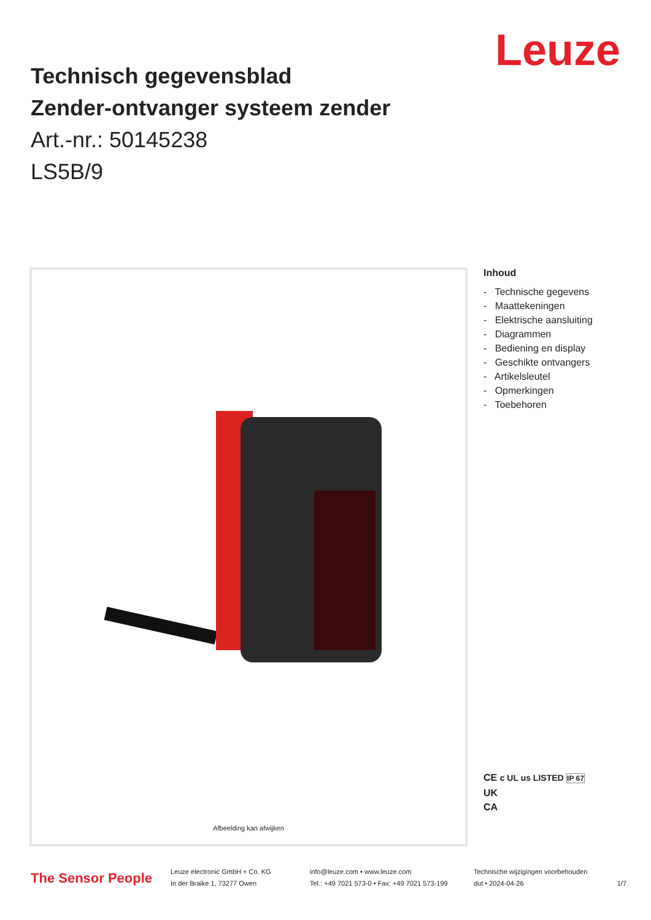Leuze
Technisch gegevensblad
Zender-ontvanger systeem zender
Art.-nr.: 50145238
LS5B/9
Afbeelding kan afwijken
Inhoud
- Technische gegevens
- Maattekeningen
- Elektrische aansluiting
- Diagrammen
- Bediening en display
- Geschikte ontvangers
- Artikelsleutel
- Opmerkingen
- Toebehoren
CE c UL us LISTED IP 67
UK
CA
The Sensor People
Leuze electronic GmbH + Co. KG
In der Braike 1, 73277 Owen
info@leuze.com • www.leuze.com
Tel.: +49 7021 573-0 • Fax: +49 7021 573-199
Technische wijzigingen voorbehouden
dut • 2024-04-26 1/7